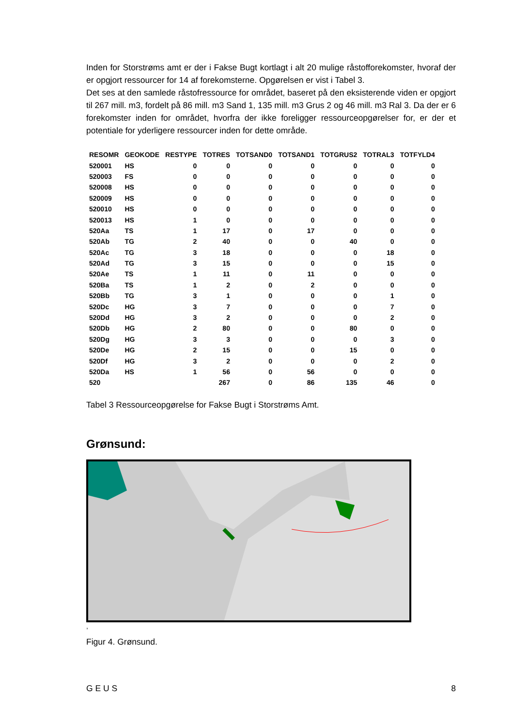Inden for Storstrøms amt er der i Fakse Bugt kortlagt i alt 20 mulige råstofforekomster, hvoraf der er opgjort ressourcer for 14 af forekomsterne. Opgørelsen er vist i Tabel 3.
Det ses at den samlede råstofressource for området, baseret på den eksisterende viden er opgjort til 267 mill. m3, fordelt på 86 mill. m3 Sand 1, 135 mill. m3 Grus 2 og 46 mill. m3 Ral 3. Da der er 6 forekomster inden for området, hvorfra der ikke foreligger ressourceopgørelser for, er der et potentiale for yderligere ressourcer inden for dette område.
| RESOMR | GEOKODE | RESTYPE | TOTRES | TOTSAND0 | TOTSAND1 | TOTGRUS2 | TOTRAL3 | TOTFYLD4 |
| --- | --- | --- | --- | --- | --- | --- | --- | --- |
| 520001 | HS | 0 | 0 | 0 | 0 | 0 | 0 | 0 |
| 520003 | FS | 0 | 0 | 0 | 0 | 0 | 0 | 0 |
| 520008 | HS | 0 | 0 | 0 | 0 | 0 | 0 | 0 |
| 520009 | HS | 0 | 0 | 0 | 0 | 0 | 0 | 0 |
| 520010 | HS | 0 | 0 | 0 | 0 | 0 | 0 | 0 |
| 520013 | HS | 1 | 0 | 0 | 0 | 0 | 0 | 0 |
| 520Aa | TS | 1 | 17 | 0 | 17 | 0 | 0 | 0 |
| 520Ab | TG | 2 | 40 | 0 | 0 | 40 | 0 | 0 |
| 520Ac | TG | 3 | 18 | 0 | 0 | 0 | 18 | 0 |
| 520Ad | TG | 3 | 15 | 0 | 0 | 0 | 15 | 0 |
| 520Ae | TS | 1 | 11 | 0 | 11 | 0 | 0 | 0 |
| 520Ba | TS | 1 | 2 | 0 | 2 | 0 | 0 | 0 |
| 520Bb | TG | 3 | 1 | 0 | 0 | 0 | 1 | 0 |
| 520Dc | HG | 3 | 7 | 0 | 0 | 0 | 7 | 0 |
| 520Dd | HG | 3 | 2 | 0 | 0 | 0 | 2 | 0 |
| 520Db | HG | 2 | 80 | 0 | 0 | 80 | 0 | 0 |
| 520Dg | HG | 3 | 3 | 0 | 0 | 0 | 3 | 0 |
| 520De | HG | 2 | 15 | 0 | 0 | 15 | 0 | 0 |
| 520Df | HG | 3 | 2 | 0 | 0 | 0 | 2 | 0 |
| 520Da | HS | 1 | 56 | 0 | 56 | 0 | 0 | 0 |
| 520 | | | 267 | 0 | 86 | 135 | 46 | 0 |
Tabel 3 Ressourceopgørelse for Fakse Bugt i Storstrøms Amt.
Grønsund:
,
Figur 4. Grønsund.
G E U S 8